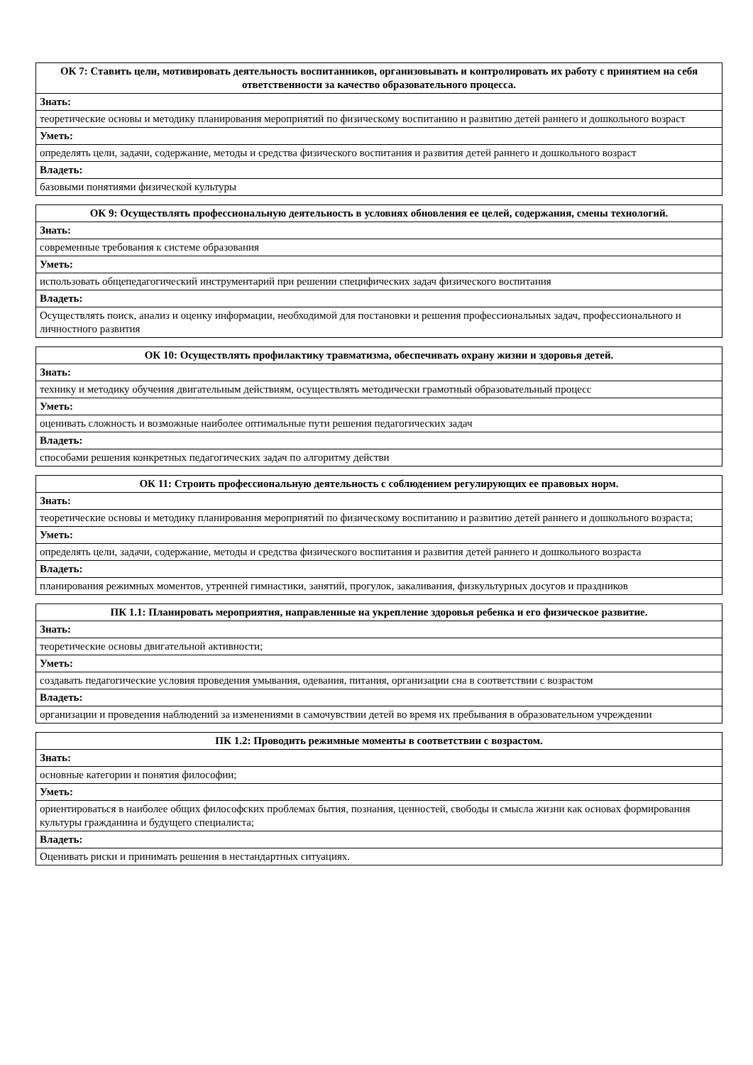| ОК 7: Ставить цели, мотивировать деятельность воспитанников, организовывать и контролировать их работу с принятием на себя ответственности за качество образовательного процесса. |
| --- |
| Знать: |
| теоретические основы и методику планирования мероприятий по физическому воспитанию и развитию детей раннего и дошкольного возраст |
| Уметь: |
| определять цели, задачи, содержание, методы и средства физического воспитания и развития детей раннего и дошкольного возраст |
| Владеть: |
| базовыми понятиями физической культуры |
| ОК 9: Осуществлять профессиональную деятельность в условиях обновления ее целей, содержания, смены технологий. |
| --- |
| Знать: |
| современные требования к системе образования |
| Уметь: |
| использовать общепедагогический инструментарий при решении специфических задач физического воспитания |
| Владеть: |
| Осуществлять поиск, анализ и оценку информации, необходимой для постановки и решения профессиональных задач, профессионального и личностного развития |
| ОК 10: Осуществлять профилактику травматизма, обеспечивать охрану жизни и здоровья детей. |
| --- |
| Знать: |
| технику и методику обучения двигательным действиям, осуществлять методически грамотный образовательный процесс |
| Уметь: |
| оценивать сложность и возможные наиболее оптимальные пути решения педагогических задач |
| Владеть: |
| способами решения конкретных педагогических задач по алгоритму действи |
| ОК 11: Строить профессиональную деятельность с соблюдением регулирующих ее правовых норм. |
| --- |
| Знать: |
| теоретические основы и методику планирования мероприятий по физическому воспитанию и развитию детей раннего и дошкольного возраста; |
| Уметь: |
| определять цели, задачи, содержание, методы и средства физического воспитания и развития детей раннего и дошкольного возраста |
| Владеть: |
| планирования режимных моментов, утренней гимнастики, занятий, прогулок, закаливания, физкультурных досугов и праздников |
| ПК 1.1: Планировать мероприятия, направленные на укрепление здоровья ребенка и его физическое развитие. |
| --- |
| Знать: |
| теоретические основы двигательной активности; |
| Уметь: |
| создавать педагогические условия проведения умывания, одевания, питания, организации сна в соответствии с возрастом |
| Владеть: |
| организации и проведения наблюдений за изменениями в самочувствии детей во время их пребывания в образовательном учреждении |
| ПК 1.2: Проводить режимные моменты в соответствии с возрастом. |
| --- |
| Знать: |
| основные категории и понятия философии; |
| Уметь: |
| ориентироваться в наиболее общих философских проблемах бытия, познания, ценностей, свободы и смысла жизни как основах формирования культуры гражданина и будущего специалиста; |
| Владеть: |
| Оценивать риски и принимать решения в нестандартных ситуациях. |